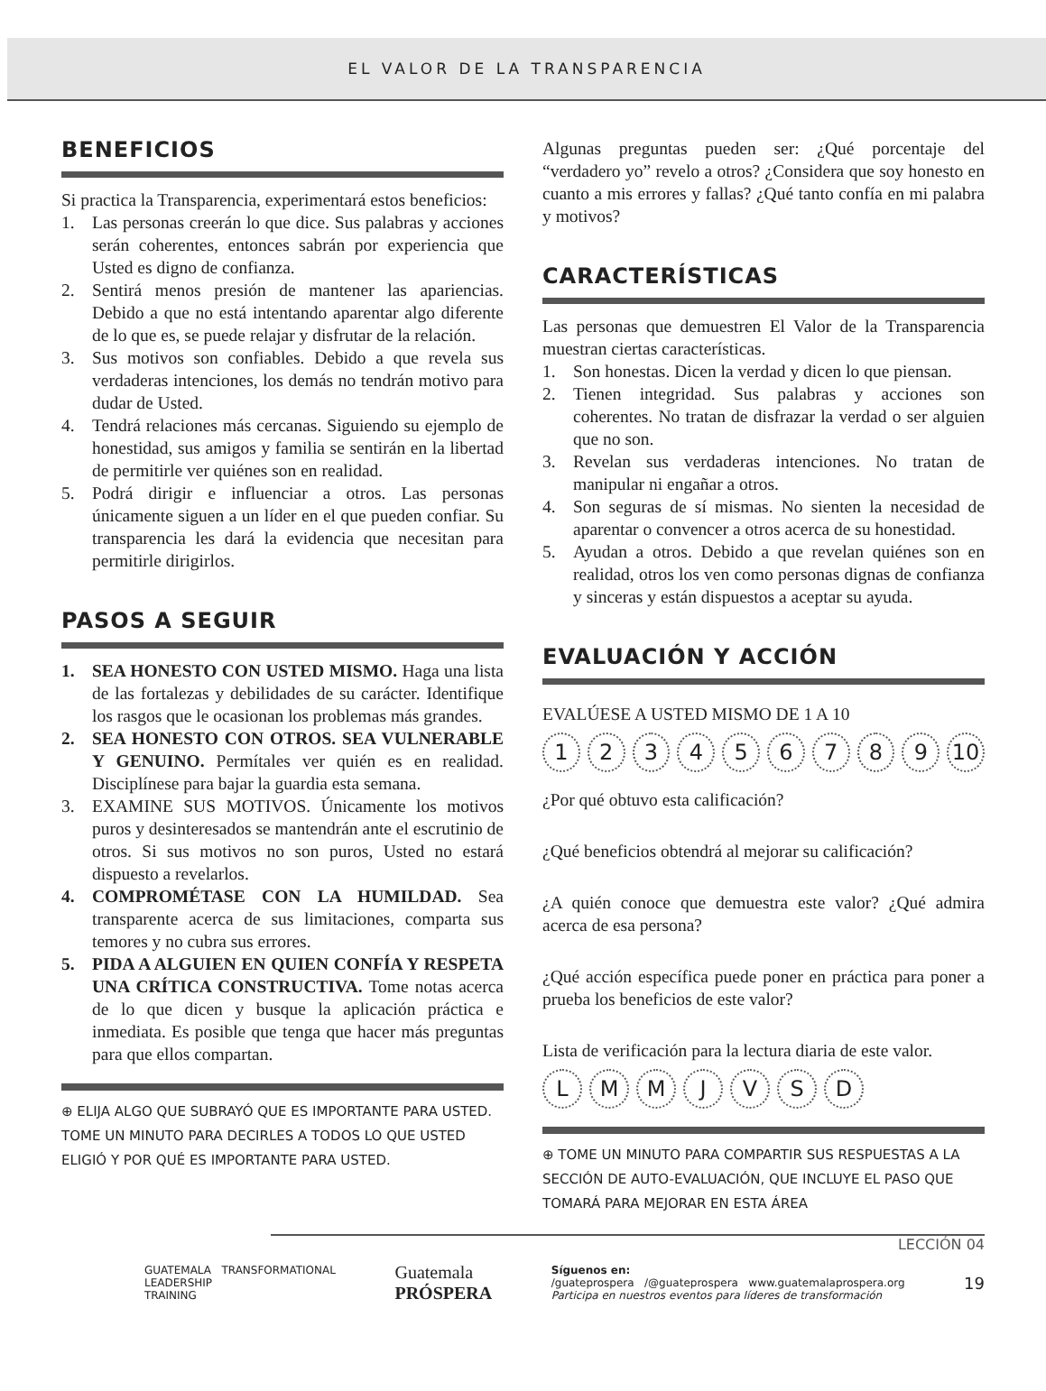EL VALOR DE LA TRANSPARENCIA
BENEFICIOS
Si practica la Transparencia, experimentará estos beneficios:
1. Las personas creerán lo que dice. Sus palabras y acciones serán coherentes, entonces sabrán por experiencia que Usted es digno de confianza.
2. Sentirá menos presión de mantener las apariencias. Debido a que no está intentando aparentar algo diferente de lo que es, se puede relajar y disfrutar de la relación.
3. Sus motivos son confiables. Debido a que revela sus verdaderas intenciones, los demás no tendrán motivo para dudar de Usted.
4. Tendrá relaciones más cercanas. Siguiendo su ejemplo de honestidad, sus amigos y familia se sentirán en la libertad de permitirle ver quiénes son en realidad.
5. Podrá dirigir e influenciar a otros. Las personas únicamente siguen a un líder en el que pueden confiar. Su transparencia les dará la evidencia que necesitan para permitirle dirigirlos.
PASOS A SEGUIR
1. SEA HONESTO CON USTED MISMO. Haga una lista de las fortalezas y debilidades de su carácter. Identifique los rasgos que le ocasionan los problemas más grandes.
2. SEA HONESTO CON OTROS. SEA VULNERABLE Y GENUINO. Permítales ver quién es en realidad. Disciplínese para bajar la guardia esta semana.
3. EXAMINE SUS MOTIVOS. Únicamente los motivos puros y desinteresados se mantendrán ante el escrutinio de otros. Si sus motivos no son puros, Usted no estará dispuesto a revelarlos.
4. COMPROMÉTASE CON LA HUMILDAD. Sea transparente acerca de sus limitaciones, comparta sus temores y no cubra sus errores.
5. PIDA A ALGUIEN EN QUIEN CONFÍA Y RESPETA UNA CRÍTICA CONSTRUCTIVA. Tome notas acerca de lo que dicen y busque la aplicación práctica e inmediata. Es posible que tenga que hacer más preguntas para que ellos compartan.
⊕ ELIJA ALGO QUE SUBRAYÓ QUE ES IMPORTANTE PARA USTED. TOME UN MINUTO PARA DECIRLES A TODOS LO QUE USTED ELIGIÓ Y POR QUÉ ES IMPORTANTE PARA USTED.
Algunas preguntas pueden ser: ¿Qué porcentaje del “verdadero yo” revelo a otros? ¿Considera que soy honesto en cuanto a mis errores y fallas? ¿Qué tanto confía en mi palabra y motivos?
CARACTERÍSTICAS
Las personas que demuestren El Valor de la Transparencia muestran ciertas características.
1. Son honestas. Dicen la verdad y dicen lo que piensan.
2. Tienen integridad. Sus palabras y acciones son coherentes. No tratan de disfrazar la verdad o ser alguien que no son.
3. Revelan sus verdaderas intenciones. No tratan de manipular ni engañar a otros.
4. Son seguras de sí mismas. No sienten la necesidad de aparentar o convencer a otros acerca de su honestidad.
5. Ayudan a otros. Debido a que revelan quiénes son en realidad, otros los ven como personas dignas de confianza y sinceras y están dispuestos a aceptar su ayuda.
EVALUACIÓN Y ACCIÓN
EVALÚESE A USTED MISMO DE 1 A 10
123456789 10
¿Por qué obtuvo esta calificación?
¿Qué beneficios obtendrá al mejorar su calificación?
¿A quién conoce que demuestra este valor? ¿Qué admira acerca de esa persona?
¿Qué acción específica puede poner en práctica para poner a prueba los beneficios de este valor?
Lista de verificación para la lectura diaria de este valor.
LMMJVSD
⊕ TOME UN MINUTO PARA COMPARTIR SUS RESPUESTAS A LA SECCIÓN DE AUTO-EVALUACIÓN, QUE INCLUYE EL PASO QUE TOMARÁ PARA MEJORAR EN ESTA ÁREA
LECCIÓN 04
GUATEMALA TRANSFORMATIONAL
LEADERSHIP
TRAINING
Guatemala
PRÓSPERA
Síguenos en:
/guateprospera /@guateprospera www.guatemalaprospera.org
Participa en nuestros eventos para líderes de transformación
19